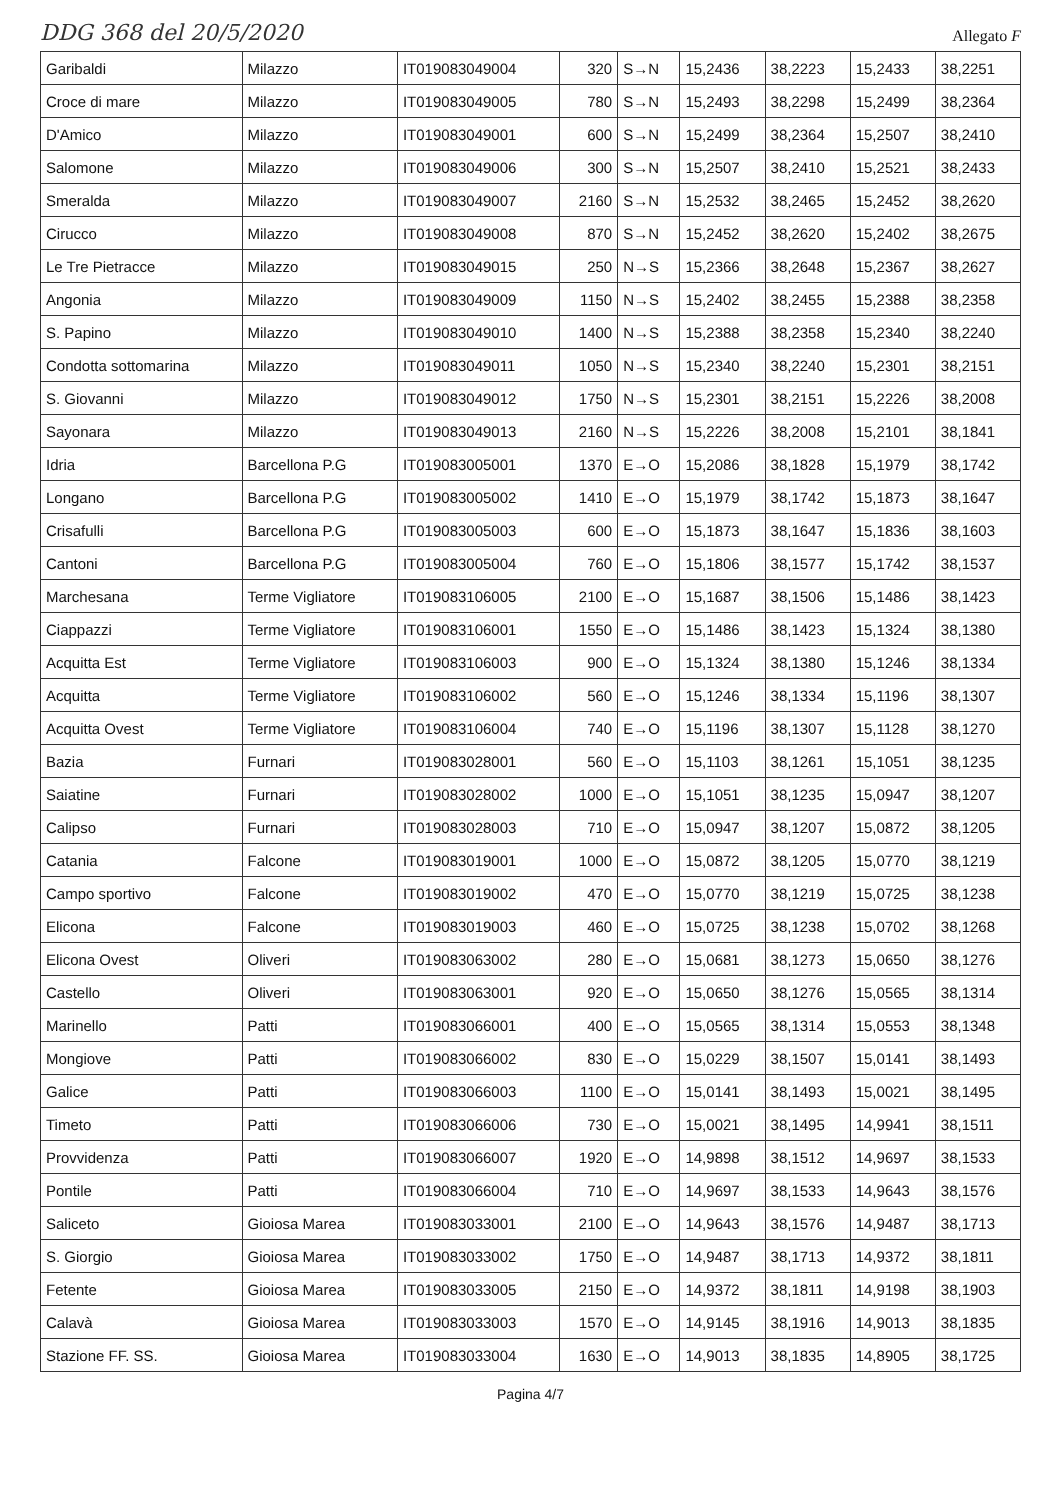DDG 368 del 20/5/2020 Allegato F
| Garibaldi | Milazzo | IT019083049004 | 320 | S→N | 15,2436 | 38,2223 | 15,2433 | 38,2251 |
| Croce di mare | Milazzo | IT019083049005 | 780 | S→N | 15,2493 | 38,2298 | 15,2499 | 38,2364 |
| D'Amico | Milazzo | IT019083049001 | 600 | S→N | 15,2499 | 38,2364 | 15,2507 | 38,2410 |
| Salomone | Milazzo | IT019083049006 | 300 | S→N | 15,2507 | 38,2410 | 15,2521 | 38,2433 |
| Smeralda | Milazzo | IT019083049007 | 2160 | S→N | 15,2532 | 38,2465 | 15,2452 | 38,2620 |
| Cirucco | Milazzo | IT019083049008 | 870 | S→N | 15,2452 | 38,2620 | 15,2402 | 38,2675 |
| Le Tre Pietracce | Milazzo | IT019083049015 | 250 | N→S | 15,2366 | 38,2648 | 15,2367 | 38,2627 |
| Angonia | Milazzo | IT019083049009 | 1150 | N→S | 15,2402 | 38,2455 | 15,2388 | 38,2358 |
| S. Papino | Milazzo | IT019083049010 | 1400 | N→S | 15,2388 | 38,2358 | 15,2340 | 38,2240 |
| Condotta sottomarina | Milazzo | IT019083049011 | 1050 | N→S | 15,2340 | 38,2240 | 15,2301 | 38,2151 |
| S. Giovanni | Milazzo | IT019083049012 | 1750 | N→S | 15,2301 | 38,2151 | 15,2226 | 38,2008 |
| Sayonara | Milazzo | IT019083049013 | 2160 | N→S | 15,2226 | 38,2008 | 15,2101 | 38,1841 |
| Idria | Barcellona P.G | IT019083005001 | 1370 | E→O | 15,2086 | 38,1828 | 15,1979 | 38,1742 |
| Longano | Barcellona P.G | IT019083005002 | 1410 | E→O | 15,1979 | 38,1742 | 15,1873 | 38,1647 |
| Crisafulli | Barcellona P.G | IT019083005003 | 600 | E→O | 15,1873 | 38,1647 | 15,1836 | 38,1603 |
| Cantoni | Barcellona P.G | IT019083005004 | 760 | E→O | 15,1806 | 38,1577 | 15,1742 | 38,1537 |
| Marchesana | Terme Vigliatore | IT019083106005 | 2100 | E→O | 15,1687 | 38,1506 | 15,1486 | 38,1423 |
| Ciappazzi | Terme Vigliatore | IT019083106001 | 1550 | E→O | 15,1486 | 38,1423 | 15,1324 | 38,1380 |
| Acquitta Est | Terme Vigliatore | IT019083106003 | 900 | E→O | 15,1324 | 38,1380 | 15,1246 | 38,1334 |
| Acquitta | Terme Vigliatore | IT019083106002 | 560 | E→O | 15,1246 | 38,1334 | 15,1196 | 38,1307 |
| Acquitta Ovest | Terme Vigliatore | IT019083106004 | 740 | E→O | 15,1196 | 38,1307 | 15,1128 | 38,1270 |
| Bazia | Furnari | IT019083028001 | 560 | E→O | 15,1103 | 38,1261 | 15,1051 | 38,1235 |
| Saiatine | Furnari | IT019083028002 | 1000 | E→O | 15,1051 | 38,1235 | 15,0947 | 38,1207 |
| Calipso | Furnari | IT019083028003 | 710 | E→O | 15,0947 | 38,1207 | 15,0872 | 38,1205 |
| Catania | Falcone | IT019083019001 | 1000 | E→O | 15,0872 | 38,1205 | 15,0770 | 38,1219 |
| Campo sportivo | Falcone | IT019083019002 | 470 | E→O | 15,0770 | 38,1219 | 15,0725 | 38,1238 |
| Elicona | Falcone | IT019083019003 | 460 | E→O | 15,0725 | 38,1238 | 15,0702 | 38,1268 |
| Elicona Ovest | Oliveri | IT019083063002 | 280 | E→O | 15,0681 | 38,1273 | 15,0650 | 38,1276 |
| Castello | Oliveri | IT019083063001 | 920 | E→O | 15,0650 | 38,1276 | 15,0565 | 38,1314 |
| Marinello | Patti | IT019083066001 | 400 | E→O | 15,0565 | 38,1314 | 15,0553 | 38,1348 |
| Mongiove | Patti | IT019083066002 | 830 | E→O | 15,0229 | 38,1507 | 15,0141 | 38,1493 |
| Galice | Patti | IT019083066003 | 1100 | E→O | 15,0141 | 38,1493 | 15,0021 | 38,1495 |
| Timeto | Patti | IT019083066006 | 730 | E→O | 15,0021 | 38,1495 | 14,9941 | 38,1511 |
| Provvidenza | Patti | IT019083066007 | 1920 | E→O | 14,9898 | 38,1512 | 14,9697 | 38,1533 |
| Pontile | Patti | IT019083066004 | 710 | E→O | 14,9697 | 38,1533 | 14,9643 | 38,1576 |
| Saliceto | Gioiosa Marea | IT019083033001 | 2100 | E→O | 14,9643 | 38,1576 | 14,9487 | 38,1713 |
| S. Giorgio | Gioiosa Marea | IT019083033002 | 1750 | E→O | 14,9487 | 38,1713 | 14,9372 | 38,1811 |
| Fetente | Gioiosa Marea | IT019083033005 | 2150 | E→O | 14,9372 | 38,1811 | 14,9198 | 38,1903 |
| Calavà | Gioiosa Marea | IT019083033003 | 1570 | E→O | 14,9145 | 38,1916 | 14,9013 | 38,1835 |
| Stazione FF. SS. | Gioiosa Marea | IT019083033004 | 1630 | E→O | 14,9013 | 38,1835 | 14,8905 | 38,1725 |
Pagina 4/7